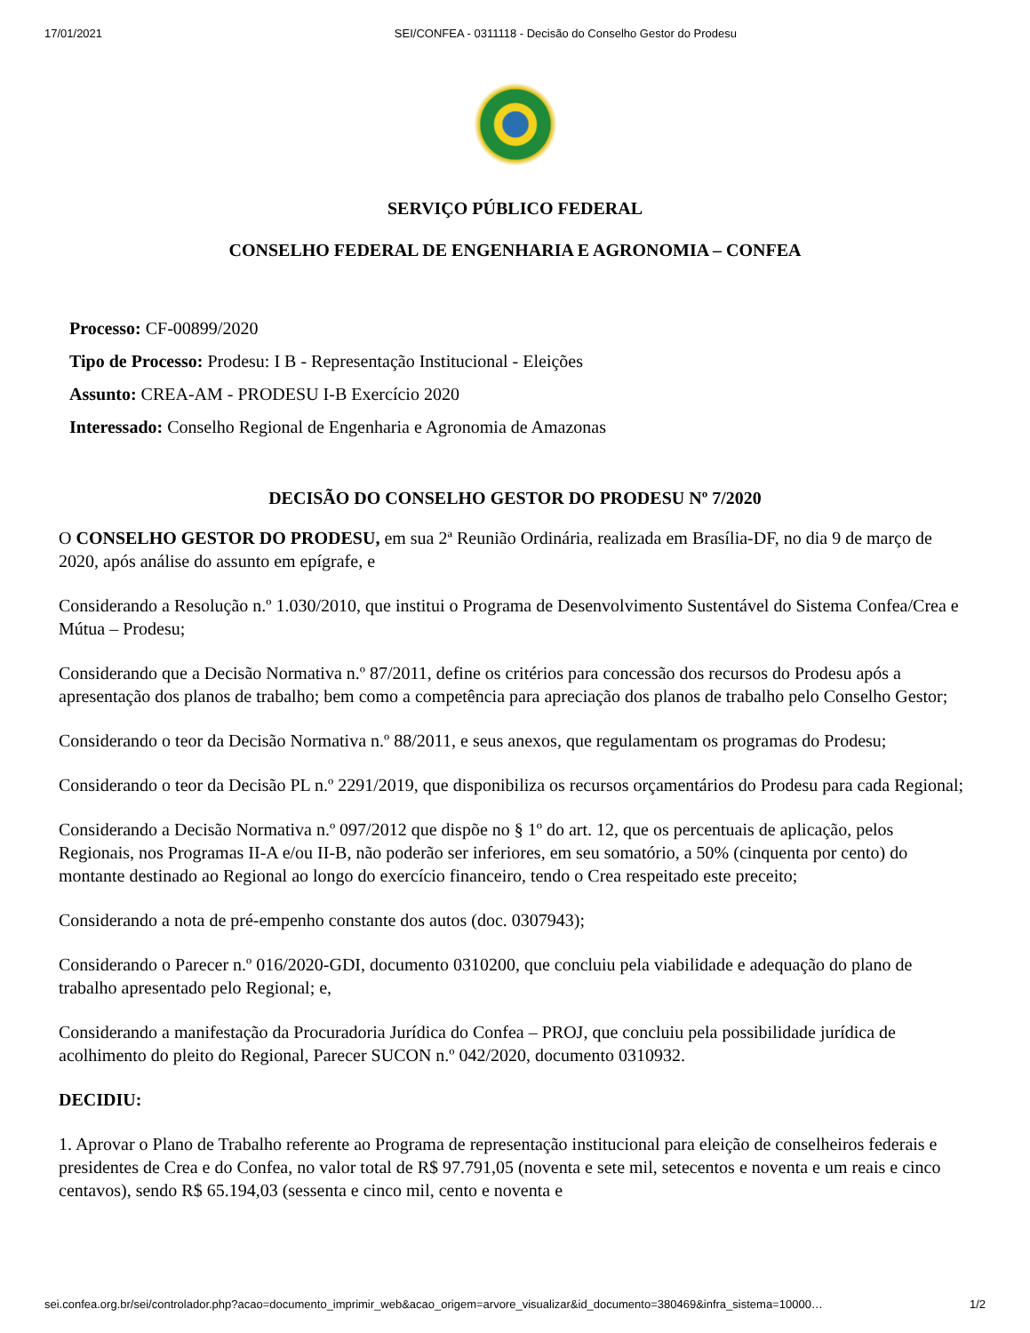17/01/2021 SEI/CONFEA - 0311118 - Decisão do Conselho Gestor do Prodesu
SERVIÇO PÚBLICO FEDERAL
CONSELHO FEDERAL DE ENGENHARIA E AGRONOMIA – CONFEA
Processo: CF-00899/2020
Tipo de Processo: Prodesu: I B - Representação Institucional - Eleições
Assunto: CREA-AM - PRODESU I-B Exercício 2020
Interessado: Conselho Regional de Engenharia e Agronomia de Amazonas
DECISÃO DO CONSELHO GESTOR DO PRODESU Nº 7/2020
O CONSELHO GESTOR DO PRODESU, em sua 2ª Reunião Ordinária, realizada em Brasília-DF, no dia 9 de março de 2020, após análise do assunto em epígrafe, e
Considerando a Resolução n.º 1.030/2010, que institui o Programa de Desenvolvimento Sustentável do Sistema Confea/Crea e Mútua – Prodesu;
Considerando que a Decisão Normativa n.º 87/2011, define os critérios para concessão dos recursos do Prodesu após a apresentação dos planos de trabalho; bem como a competência para apreciação dos planos de trabalho pelo Conselho Gestor;
Considerando o teor da Decisão Normativa n.º 88/2011, e seus anexos, que regulamentam os programas do Prodesu;
Considerando o teor da Decisão PL n.º 2291/2019, que disponibiliza os recursos orçamentários do Prodesu para cada Regional;
Considerando a Decisão Normativa n.º 097/2012 que dispõe no § 1º do art. 12, que os percentuais de aplicação, pelos Regionais, nos Programas II-A e/ou II-B, não poderão ser inferiores, em seu somatório, a 50% (cinquenta por cento) do montante destinado ao Regional ao longo do exercício financeiro, tendo o Crea respeitado este preceito;
Considerando a nota de pré-empenho constante dos autos (doc. 0307943);
Considerando o Parecer n.º 016/2020-GDI, documento 0310200, que concluiu pela viabilidade e adequação do plano de trabalho apresentado pelo Regional; e,
Considerando a manifestação da Procuradoria Jurídica do Confea – PROJ, que concluiu pela possibilidade jurídica de acolhimento do pleito do Regional, Parecer SUCON n.º 042/2020, documento 0310932.
DECIDIU:
1. Aprovar o Plano de Trabalho referente ao Programa de representação institucional para eleição de conselheiros federais e presidentes de Crea e do Confea, no valor total de R$ 97.791,05 (noventa e sete mil, setecentos e noventa e um reais e cinco centavos), sendo R$ 65.194,03 (sessenta e cinco mil, cento e noventa e
sei.confea.org.br/sei/controlador.php?acao=documento_imprimir_web&acao_origem=arvore_visualizar&id_documento=380469&infra_sistema=10000… 1/2